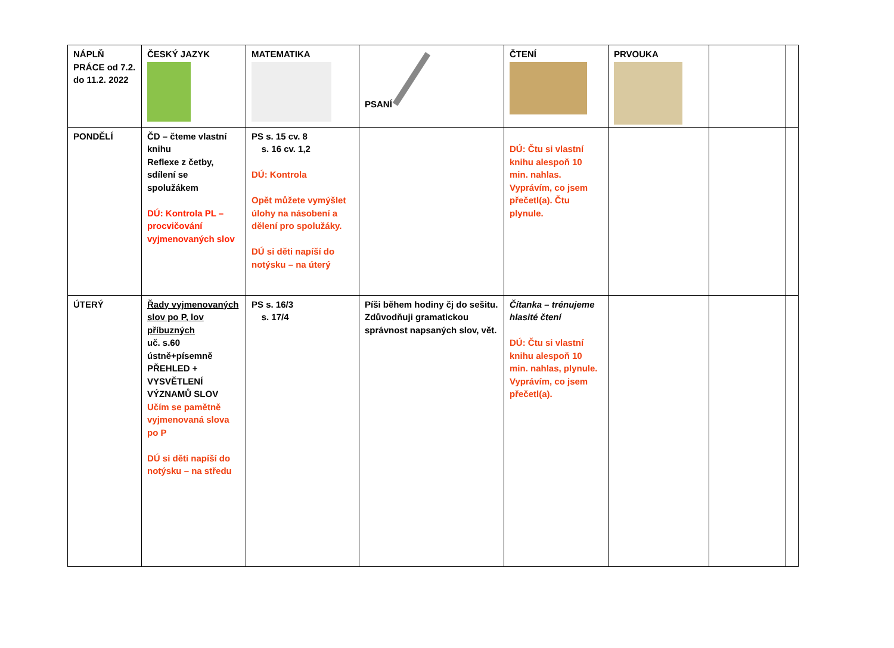| NÁPLŇ PRÁCE od 7.2. do 11.2. 2022 | ČESKÝ JAZYK | MATEMATIKA | PSANÍ | ČTENÍ | PRVOUKA | | |
| PONDĚLÍ | ČD – čteme vlastní knihu Reflexe z četby, sdílení se spolužákem DÚ: Kontrola PL – procvičování vyjmenovaných slov | PS s. 15 cv. 8 s. 16 cv. 1,2 DÚ: Kontrola Opět můžete vymýšlet úlohy na násobení a dělení pro spolužáky. DÚ si děti napíší do notýsku – na úterý | | DÚ: Čtu si vlastní knihu alespoň 10 min. nahlas. Vyprávím, co jsem přečetl(a). Čtu plynule. | | | |
| ÚTERÝ | Řady vyjmenovaných slov po P, lov příbuzných uč. s.60 ústně+písemně PŘEHLED + VYSVĚTLENÍ VÝZNAMŮ SLOV Učím se pamětně vyjmenovaná slova po P DÚ si děti napíší do notýsku – na středu | PS s. 16/3 s. 17/4 | Píši během hodiny čj do sešitu. Zdůvodňuji gramatickou správnost napsaných slov, vět. | Čítanka – trénujeme hlasité čtení DÚ: Čtu si vlastní knihu alespoň 10 min. nahlas, plynule. Vyprávím, co jsem přečetl(a). | | | |